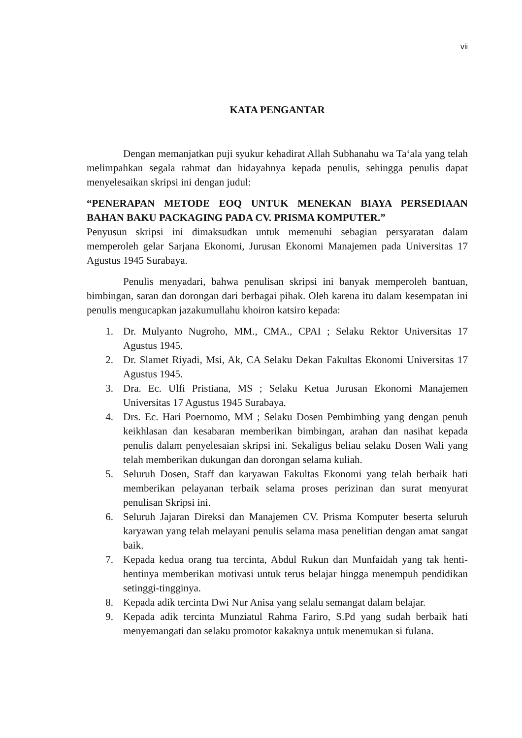vii
KATA PENGANTAR
Dengan memanjatkan puji syukur kehadirat Allah Subhanahu wa Ta‘ala yang telah melimpahkan segala rahmat dan hidayahnya kepada penulis, sehingga penulis dapat menyelesaikan skripsi ini dengan judul:
“PENERAPAN METODE EOQ UNTUK MENEKAN BIAYA PERSEDIAAN BAHAN BAKU PACKAGING PADA CV. PRISMA KOMPUTER.”
Penyusun skripsi ini dimaksudkan untuk memenuhi sebagian persyaratan dalam memperoleh gelar Sarjana Ekonomi, Jurusan Ekonomi Manajemen pada Universitas 17 Agustus 1945 Surabaya.
Penulis menyadari, bahwa penulisan skripsi ini banyak memperoleh bantuan, bimbingan, saran dan dorongan dari berbagai pihak. Oleh karena itu dalam kesempatan ini penulis mengucapkan jazakumullahu khoiron katsiro kepada:
1. Dr. Mulyanto Nugroho, MM., CMA., CPAI ; Selaku Rektor Universitas 17 Agustus 1945.
2. Dr. Slamet Riyadi, Msi, Ak, CA Selaku Dekan Fakultas Ekonomi Universitas 17 Agustus 1945.
3. Dra. Ec. Ulfi Pristiana, MS ; Selaku Ketua Jurusan Ekonomi Manajemen Universitas 17 Agustus 1945 Surabaya.
4. Drs. Ec. Hari Poernomo, MM ; Selaku Dosen Pembimbing yang dengan penuh keikhlasan dan kesabaran memberikan bimbingan, arahan dan nasihat kepada penulis dalam penyelesaian skripsi ini. Sekaligus beliau selaku Dosen Wali yang telah memberikan dukungan dan dorongan selama kuliah.
5. Seluruh Dosen, Staff dan karyawan Fakultas Ekonomi yang telah berbaik hati memberikan pelayanan terbaik selama proses perizinan dan surat menyurat penulisan Skripsi ini.
6. Seluruh Jajaran Direksi dan Manajemen CV. Prisma Komputer beserta seluruh karyawan yang telah melayani penulis selama masa penelitian dengan amat sangat baik.
7. Kepada kedua orang tua tercinta, Abdul Rukun dan Munfaidah yang tak henti-hentinya memberikan motivasi untuk terus belajar hingga menempuh pendidikan setinggi-tingginya.
8. Kepada adik tercinta Dwi Nur Anisa yang selalu semangat dalam belajar.
9. Kepada adik tercinta Munziatul Rahma Fariro, S.Pd yang sudah berbaik hati menyemangati dan selaku promotor kakaknya untuk menemukan si fulana.